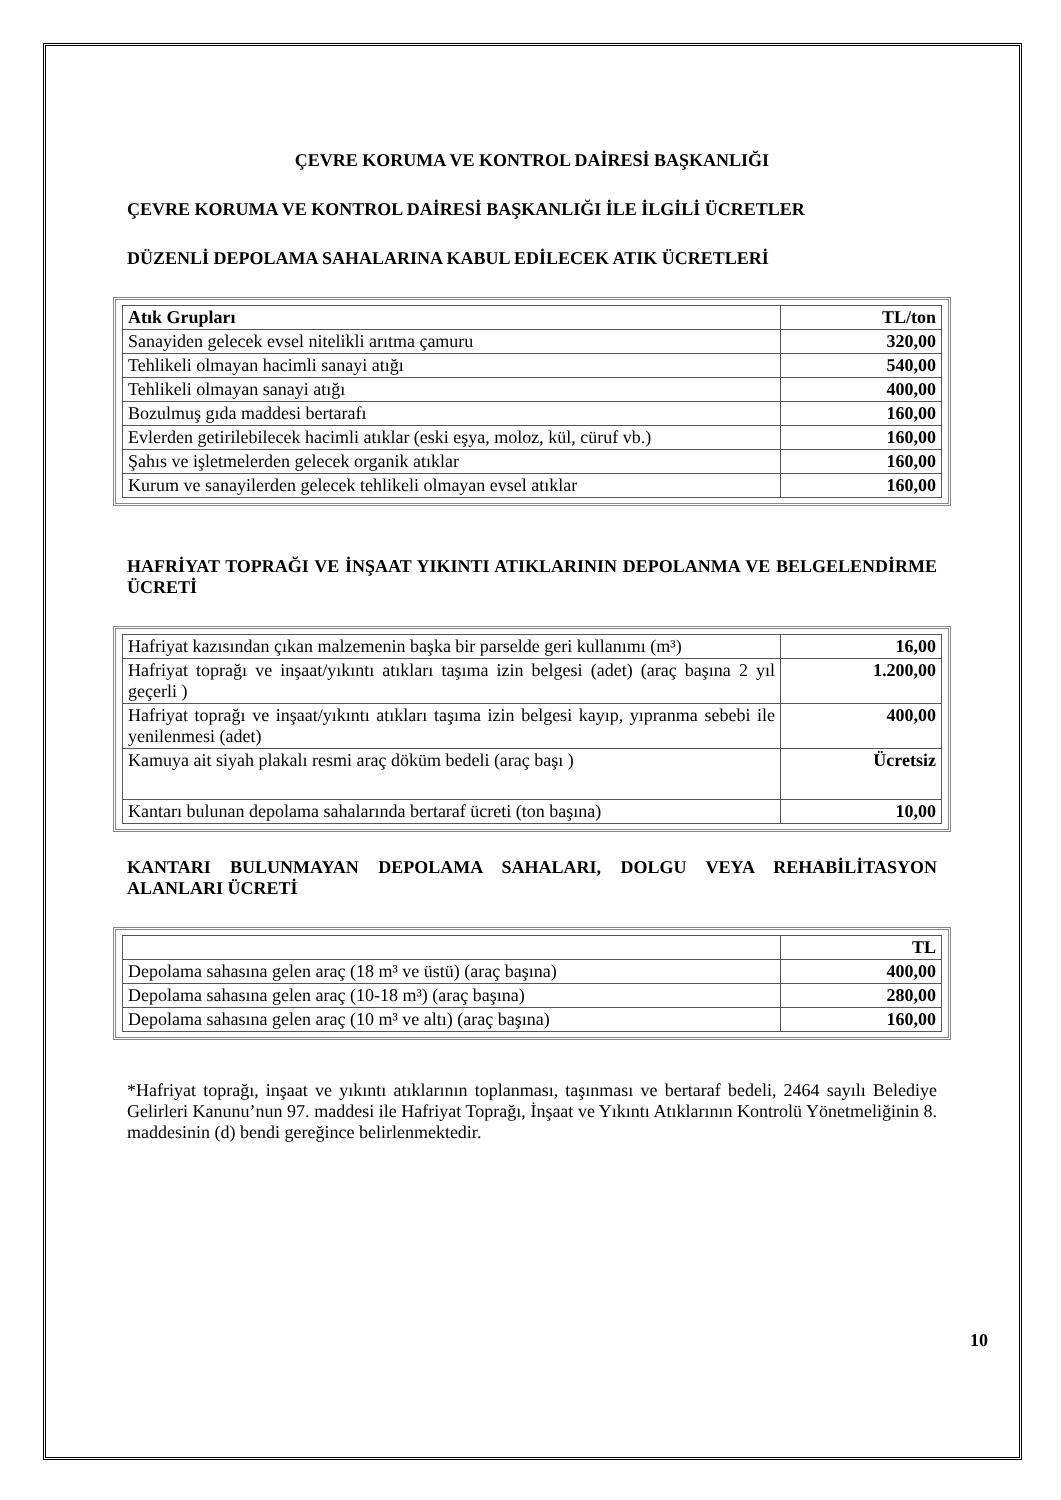ÇEVRE KORUMA VE KONTROL DAİRESİ BAŞKANLIĞI
ÇEVRE KORUMA VE KONTROL DAİRESİ BAŞKANLIĞI İLE İLGİLİ ÜCRETLER
DÜZENLİ DEPOLAMA SAHALARINA KABUL EDİLECEK ATIK ÜCRETLERİ
| Atık Grupları | TL/ton |
| --- | --- |
| Sanayiden gelecek evsel nitelikli arıtma çamuru | 320,00 |
| Tehlikeli olmayan hacimli sanayi atığı | 540,00 |
| Tehlikeli olmayan sanayi atığı | 400,00 |
| Bozulmuş gıda maddesi bertarafı | 160,00 |
| Evlerden getirilebilecek hacimli atıklar (eski eşya, moloz, kül, cüruf vb.) | 160,00 |
| Şahıs ve işletmelerden gelecek organik atıklar | 160,00 |
| Kurum ve sanayilerden gelecek tehlikeli olmayan evsel atıklar | 160,00 |
HAFRİYAT TOPRAĞI VE İNŞAAT YIKINTI ATIKLARININ DEPOLANMA VE BELGELENDİRME ÜCRETİ
| Hafriyat kazısından çıkan malzemenin başka bir parselde geri kullanımı (m³) | 16,00 |
| Hafriyat toprağı ve inşaat/yıkıntı atıkları taşıma izin belgesi (adet) (araç başına 2 yıl geçerli ) | 1.200,00 |
| Hafriyat toprağı ve inşaat/yıkıntı atıkları taşıma izin belgesi kayıp, yıpranma sebebi ile yenilenmesi (adet) | 400,00 |
| Kamuya ait siyah plakalı resmi araç döküm bedeli (araç başı ) | Ücretsiz |
| Kantarı bulunan depolama sahalarında bertaraf ücreti (ton başına) | 10,00 |
KANTARI BULUNMAYAN DEPOLAMA SAHALARI, DOLGU VEYA REHABİLİTASYON ALANLARI ÜCRETİ
| | TL |
| --- | --- |
| Depolama sahasına gelen araç (18 m³ ve üstü) (araç başına) | 400,00 |
| Depolama sahasına gelen araç (10-18 m³) (araç başına) | 280,00 |
| Depolama sahasına gelen araç (10 m³ ve altı) (araç başına) | 160,00 |
*Hafriyat toprağı, inşaat ve yıkıntı atıklarının toplanması, taşınması ve bertaraf bedeli, 2464 sayılı Belediye Gelirleri Kanunu’nun 97. maddesi ile Hafriyat Toprağı, İnşaat ve Yıkıntı Atıklarının Kontrolü Yönetmeliğinin 8. maddesinin (d) bendi gereğince belirlenmektedir.
10